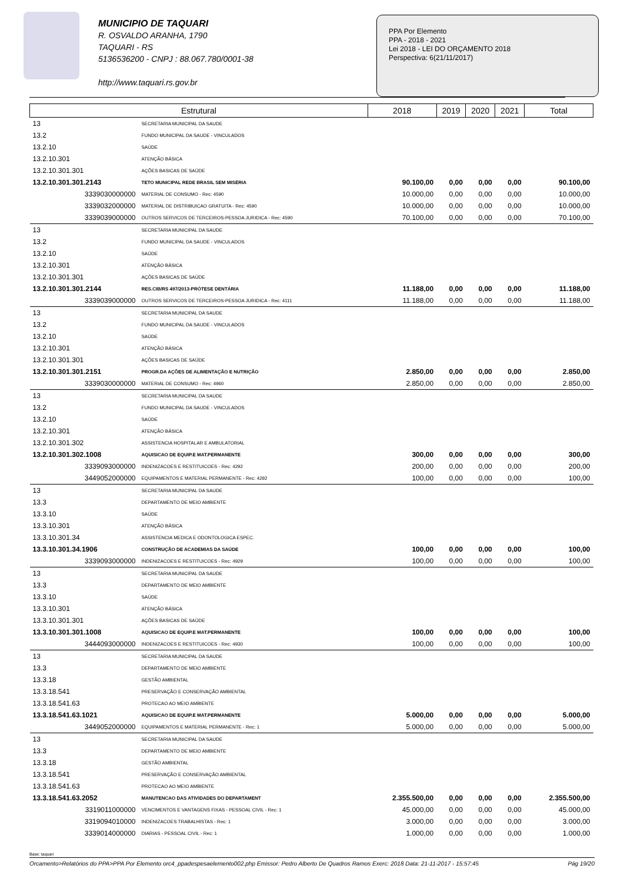MUNICIPIO DE TAQUARI
R. OSVALDO ARANHA, 1790
TAQUARI - RS
5136536200 - CNPJ : 88.067.780/0001-38
http://www.taquari.rs.gov.br
PPA Por Elemento
PPA - 2018 - 2021
Lei 2018 - LEI DO ORÇAMENTO 2018
Perspectiva: 6(21/11/2017)
| Estrutural | | 2018 | 2019 | 2020 | 2021 | Total |
| --- | --- | --- | --- | --- | --- | --- |
| 13 | SECRETARIA MUNICIPAL DA SAUDE | | | | | |
| 13.2 | FUNDO MUNICIPAL DA SAUDE - VINCULADOS | | | | | |
| 13.2.10 | SAÚDE | | | | | |
| 13.2.10.301 | ATENÇÃO BÁSICA | | | | | |
| 13.2.10.301.301 | AÇÕES BASICAS DE SAÚDE | | | | | |
| 13.2.10.301.301.2143 | TETO MUNICIPAL REDE BRASIL SEM MISÉRIA | 90.100,00 | 0,00 | 0,00 | 0,00 | 90.100,00 |
| 3339030000000 | MATERIAL DE CONSUMO - Rec: 4590 | 10.000,00 | 0,00 | 0,00 | 0,00 | 10.000,00 |
| 3339032000000 | MATERIAL DE DISTRIBUICAO GRATUITA - Rec: 4590 | 10.000,00 | 0,00 | 0,00 | 0,00 | 10.000,00 |
| 3339039000000 | OUTROS SERVICOS DE TERCEIROS-PESSOA JURIDICA - Rec: 4590 | 70.100,00 | 0,00 | 0,00 | 0,00 | 70.100,00 |
| 13 | SECRETARIA MUNICIPAL DA SAUDE | | | | | |
| 13.2 | FUNDO MUNICIPAL DA SAUDE - VINCULADOS | | | | | |
| 13.2.10 | SAÚDE | | | | | |
| 13.2.10.301 | ATENÇÃO BÁSICA | | | | | |
| 13.2.10.301.301 | AÇÕES BASICAS DE SAÚDE | | | | | |
| 13.2.10.301.301.2144 | RES.CIB/RS 497/2013-PRÓTESE DENTÁRIA | 11.188,00 | 0,00 | 0,00 | 0,00 | 11.188,00 |
| 3339039000000 | OUTROS SERVICOS DE TERCEIROS-PESSOA JURIDICA - Rec: 4111 | 11.188,00 | 0,00 | 0,00 | 0,00 | 11.188,00 |
| 13 | SECRETARIA MUNICIPAL DA SAUDE | | | | | |
| 13.2 | FUNDO MUNICIPAL DA SAUDE - VINCULADOS | | | | | |
| 13.2.10 | SAÚDE | | | | | |
| 13.2.10.301 | ATENÇÃO BÁSICA | | | | | |
| 13.2.10.301.301 | AÇÕES BASICAS DE SAÚDE | | | | | |
| 13.2.10.301.301.2151 | PROGR.DA AÇÕES DE ALIMENTAÇÃO E NUTRIÇÃO | 2.850,00 | 0,00 | 0,00 | 0,00 | 2.850,00 |
| 3339030000000 | MATERIAL DE CONSUMO - Rec: 4960 | 2.850,00 | 0,00 | 0,00 | 0,00 | 2.850,00 |
| 13 | SECRETARIA MUNICIPAL DA SAUDE | | | | | |
| 13.2 | FUNDO MUNICIPAL DA SAUDE - VINCULADOS | | | | | |
| 13.2.10 | SAÚDE | | | | | |
| 13.2.10.301 | ATENÇÃO BÁSICA | | | | | |
| 13.2.10.301.302 | ASSISTENCIA HOSPITALAR E AMBULATORIAL | | | | | |
| 13.2.10.301.302.1008 | AQUISICAO DE EQUIP.E MAT.PERMANENTE | 300,00 | 0,00 | 0,00 | 0,00 | 300,00 |
| 3339093000000 | INDENIZACOES E RESTITUICOES - Rec: 4292 | 200,00 | 0,00 | 0,00 | 0,00 | 200,00 |
| 3449052000000 | EQUIPAMENTOS E MATERIAL PERMANENTE - Rec: 4292 | 100,00 | 0,00 | 0,00 | 0,00 | 100,00 |
| 13 | SECRETARIA MUNICIPAL DA SAUDE | | | | | |
| 13.3 | DEPARTAMENTO DE MEIO AMBIENTE | | | | | |
| 13.3.10 | SAÚDE | | | | | |
| 13.3.10.301 | ATENÇÃO BÁSICA | | | | | |
| 13.3.10.301.34 | ASSISTENCIA MEDICA E ODONTOLOGICA ESPEC. | | | | | |
| 13.3.10.301.34.1906 | CONSTRUÇÃO DE ACADEMIAS DA SAÚDE | 100,00 | 0,00 | 0,00 | 0,00 | 100,00 |
| 3339093000000 | INDENIZACOES E RESTITUICOES - Rec: 4929 | 100,00 | 0,00 | 0,00 | 0,00 | 100,00 |
| 13 | SECRETARIA MUNICIPAL DA SAUDE | | | | | |
| 13.3 | DEPARTAMENTO DE MEIO AMBIENTE | | | | | |
| 13.3.10 | SAÚDE | | | | | |
| 13.3.10.301 | ATENÇÃO BÁSICA | | | | | |
| 13.3.10.301.301 | AÇÕES BASICAS DE SAÚDE | | | | | |
| 13.3.10.301.301.1008 | AQUISICAO DE EQUIP.E MAT.PERMANENTE | 100,00 | 0,00 | 0,00 | 0,00 | 100,00 |
| 3444093000000 | INDENIZACOES E RESTITUICOES - Rec: 4930 | 100,00 | 0,00 | 0,00 | 0,00 | 100,00 |
| 13 | SECRETARIA MUNICIPAL DA SAUDE | | | | | |
| 13.3 | DEPARTAMENTO DE MEIO AMBIENTE | | | | | |
| 13.3.18 | GESTÃO AMBIENTAL | | | | | |
| 13.3.18.541 | PRESERVAÇÃO E CONSERVAÇÃO AMBIENTAL | | | | | |
| 13.3.18.541.63 | PROTECAO AO MEIO AMBIENTE | | | | | |
| 13.3.18.541.63.1021 | AQUISICAO DE EQUIP.E MAT.PERMANENTE | 5.000,00 | 0,00 | 0,00 | 0,00 | 5.000,00 |
| 3449052000000 | EQUIPAMENTOS E MATERIAL PERMANENTE - Rec: 1 | 5.000,00 | 0,00 | 0,00 | 0,00 | 5.000,00 |
| 13 | SECRETARIA MUNICIPAL DA SAUDE | | | | | |
| 13.3 | DEPARTAMENTO DE MEIO AMBIENTE | | | | | |
| 13.3.18 | GESTÃO AMBIENTAL | | | | | |
| 13.3.18.541 | PRESERVAÇÃO E CONSERVAÇÃO AMBIENTAL | | | | | |
| 13.3.18.541.63 | PROTECAO AO MEIO AMBIENTE | | | | | |
| 13.3.18.541.63.2052 | MANUTENCAO DAS ATIVIDADES DO DEPARTAMENT | 2.355.500,00 | 0,00 | 0,00 | 0,00 | 2.355.500,00 |
| 3319011000000 | VENCIMENTOS E VANTAGENS FIXAS - PESSOAL CIVIL - Rec: 1 | 45.000,00 | 0,00 | 0,00 | 0,00 | 45.000,00 |
| 3319094010000 | INDENIZACOES TRABALHISTAS - Rec: 1 | 3.000,00 | 0,00 | 0,00 | 0,00 | 3.000,00 |
| 3339014000000 | DIARIAS - PESSOAL CIVIL - Rec: 1 | 1.000,00 | 0,00 | 0,00 | 0,00 | 1.000,00 |
Base: taquari
Orcamento>Relatórios do PPA>PPA Por Elemento orc4_ppadespesaelemento002.php Emissor: Pedro Alberto De Quadros Ramos Exerc: 2018 Data: 21-11-2017 - 15:57:45 Pág 19/20